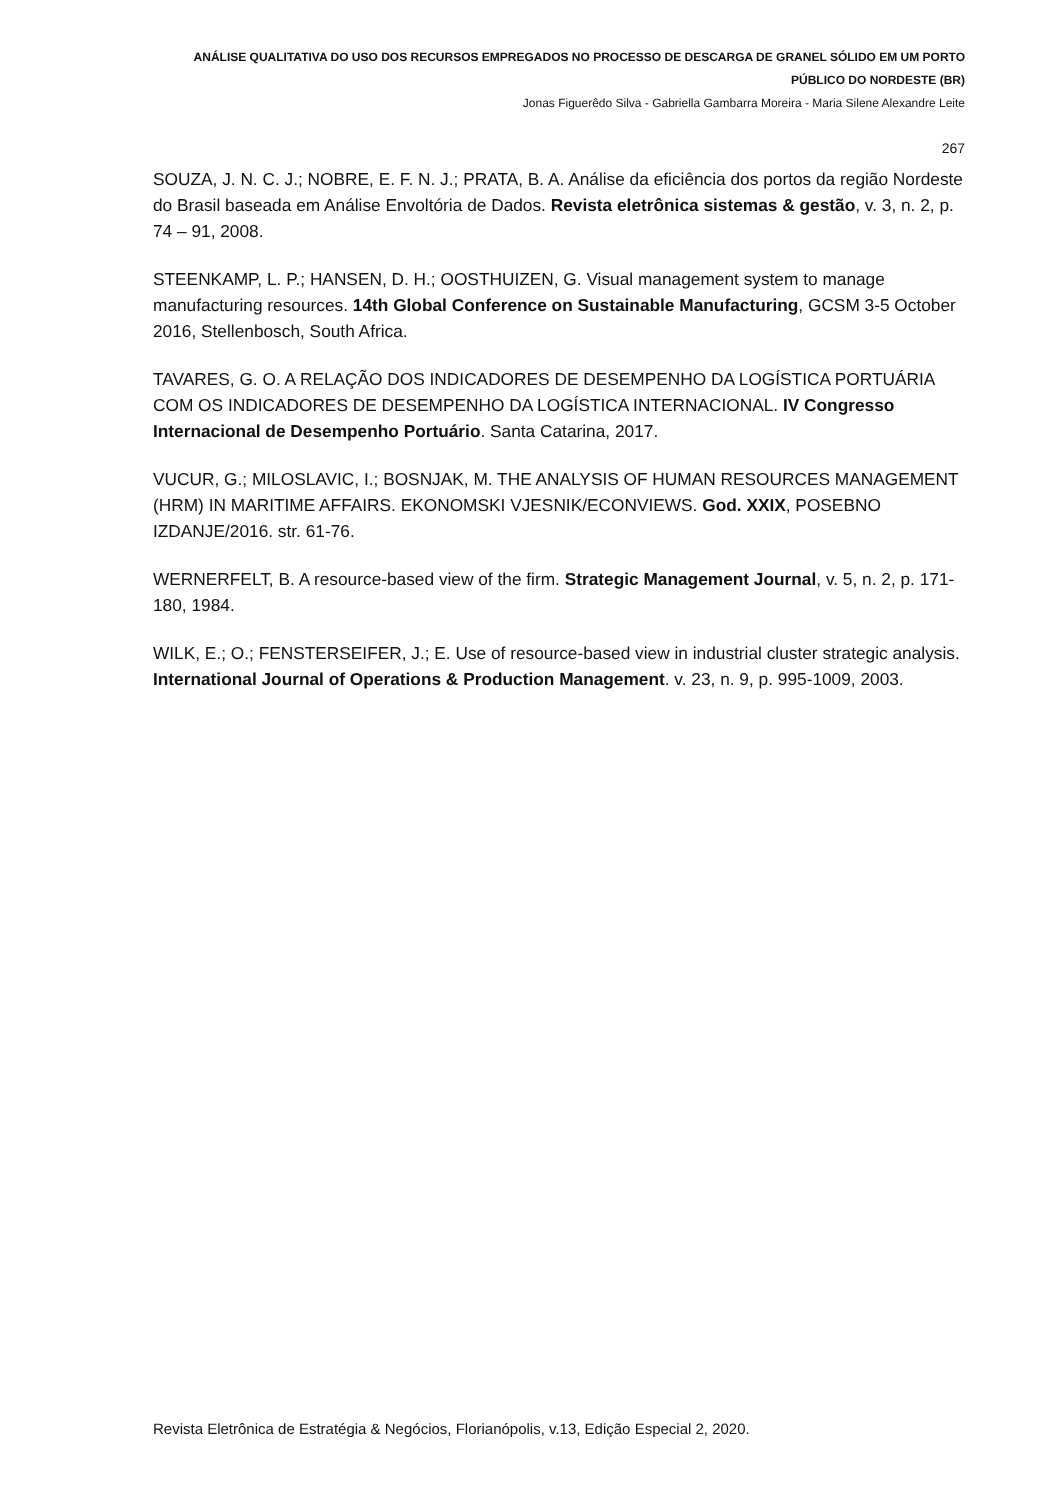ANÁLISE QUALITATIVA DO USO DOS RECURSOS EMPREGADOS NO PROCESSO DE DESCARGA DE GRANEL SÓLIDO EM UM PORTO PÚBLICO DO NORDESTE (BR)
Jonas Figuerêdo Silva - Gabriella Gambarra Moreira - Maria Silene Alexandre Leite
267
SOUZA, J. N. C. J.; NOBRE, E. F. N. J.; PRATA, B. A. Análise da eficiência dos portos da região Nordeste do Brasil baseada em Análise Envoltória de Dados. Revista eletrônica sistemas & gestão, v. 3, n. 2, p. 74 – 91, 2008.
STEENKAMP, L. P.; HANSEN, D. H.; OOSTHUIZEN, G. Visual management system to manage manufacturing resources. 14th Global Conference on Sustainable Manufacturing, GCSM 3-5 October 2016, Stellenbosch, South Africa.
TAVARES, G. O. A RELAÇÃO DOS INDICADORES DE DESEMPENHO DA LOGÍSTICA PORTUÁRIA COM OS INDICADORES DE DESEMPENHO DA LOGÍSTICA INTERNACIONAL. IV Congresso Internacional de Desempenho Portuário. Santa Catarina, 2017.
VUCUR, G.; MILOSLAVIC, I.; BOSNJAK, M. THE ANALYSIS OF HUMAN RESOURCES MANAGEMENT (HRM) IN MARITIME AFFAIRS. EKONOMSKI VJESNIK/ECONVIEWS. God. XXIX, POSEBNO IZDANJE/2016. str. 61-76.
WERNERFELT, B. A resource-based view of the firm. Strategic Management Journal, v. 5, n. 2, p. 171-180, 1984.
WILK, E.; O.; FENSTERSEIFER, J.; E. Use of resource-based view in industrial cluster strategic analysis. International Journal of Operations & Production Management. v. 23, n. 9, p. 995-1009, 2003.
Revista Eletrônica de Estratégia & Negócios, Florianópolis, v.13, Edição Especial 2, 2020.